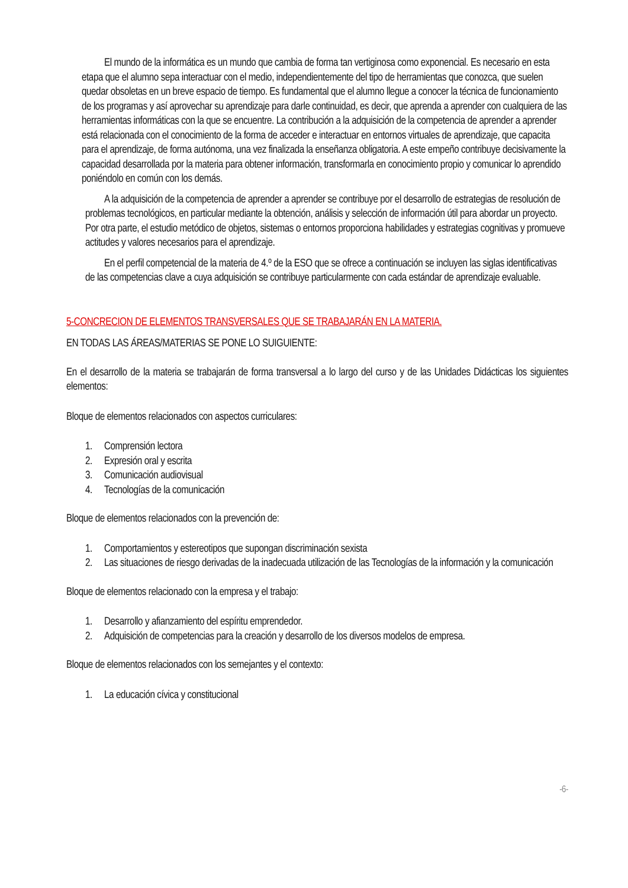El mundo de la informática es un mundo que cambia de forma tan vertiginosa como exponencial. Es necesario en esta etapa que el alumno sepa interactuar con el medio, independientemente del tipo de herramientas que conozca, que suelen quedar obsoletas en un breve espacio de tiempo. Es fundamental que el alumno llegue a conocer la técnica de funcionamiento de los programas y así aprovechar su aprendizaje para darle continuidad, es decir, que aprenda a aprender con cualquiera de las herramientas informáticas con la que se encuentre. La contribución a la adquisición de la competencia de aprender a aprender está relacionada con el conocimiento de la forma de acceder e interactuar en entornos virtuales de aprendizaje, que capacita para el aprendizaje, de forma autónoma, una vez finalizada la enseñanza obligatoria. A este empeño contribuye decisivamente la capacidad desarrollada por la materia para obtener información, transformarla en conocimiento propio y comunicar lo aprendido poniéndolo en común con los demás.
A la adquisición de la competencia de aprender a aprender se contribuye por el desarrollo de estrategias de resolución de problemas tecnológicos, en particular mediante la obtención, análisis y selección de información útil para abordar un proyecto. Por otra parte, el estudio metódico de objetos, sistemas o entornos proporciona habilidades y estrategias cognitivas y promueve actitudes y valores necesarios para el aprendizaje.
En el perfil competencial de la materia de 4.º de la ESO que se ofrece a continuación se incluyen las siglas identificativas de las competencias clave a cuya adquisición se contribuye particularmente con cada estándar de aprendizaje evaluable.
5-CONCRECION DE ELEMENTOS TRANSVERSALES QUE SE TRABAJARÁN EN LA MATERIA.
EN TODAS LAS ÁREAS/MATERIAS SE PONE LO SUIGUIENTE:
En el desarrollo de la materia se trabajarán de forma transversal a lo largo del curso y de las Unidades Didácticas los siguientes elementos:
Bloque de elementos relacionados con aspectos curriculares:
1. Comprensión lectora
2. Expresión oral y escrita
3. Comunicación audiovisual
4. Tecnologías de la comunicación
Bloque de elementos relacionados con la prevención de:
1. Comportamientos y estereotipos que supongan discriminación sexista
2. Las situaciones de riesgo derivadas de la inadecuada utilización de las Tecnologías de la información y la comunicación
Bloque de elementos relacionado con la empresa y el trabajo:
1. Desarrollo y afianzamiento del espíritu emprendedor.
2. Adquisición de competencias para la creación y desarrollo de los diversos modelos de empresa.
Bloque de elementos relacionados con los semejantes y el contexto:
1. La educación cívica y constitucional
-6-